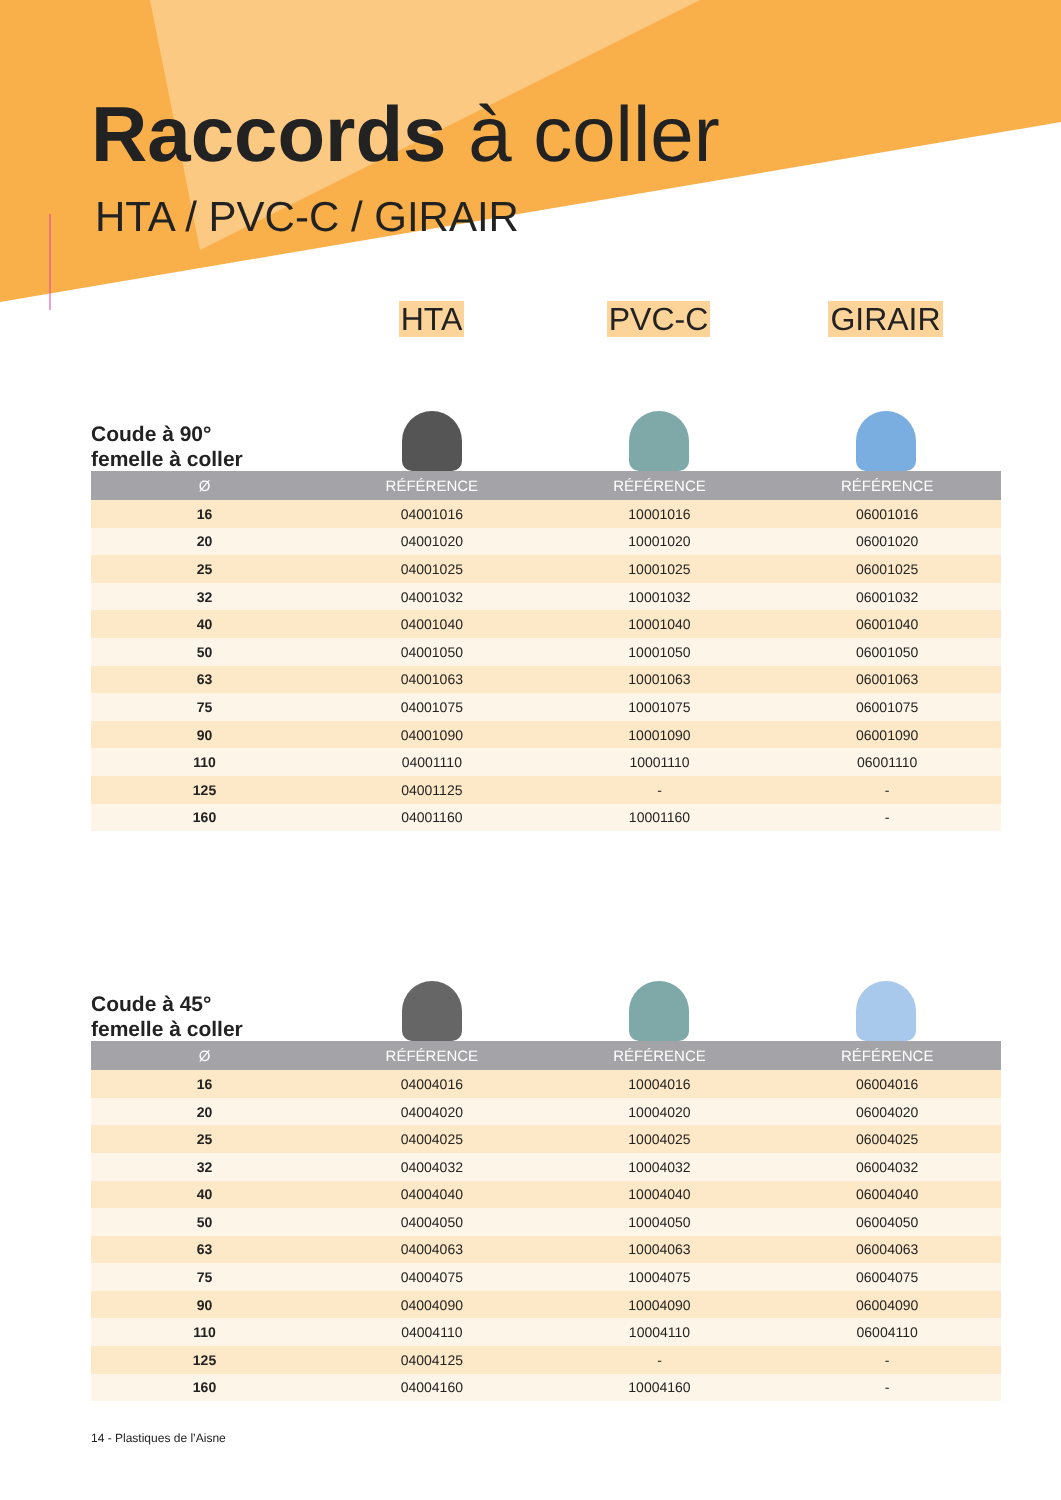Raccords à coller
HTA / PVC-C / GIRAIR
HTA PVC-C GIRAIR
Coude à 90°
femelle à coller
| Ø | RÉFÉRENCE | RÉFÉRENCE | RÉFÉRENCE |
| --- | --- | --- | --- |
| 16 | 04001016 | 10001016 | 06001016 |
| 20 | 04001020 | 10001020 | 06001020 |
| 25 | 04001025 | 10001025 | 06001025 |
| 32 | 04001032 | 10001032 | 06001032 |
| 40 | 04001040 | 10001040 | 06001040 |
| 50 | 04001050 | 10001050 | 06001050 |
| 63 | 04001063 | 10001063 | 06001063 |
| 75 | 04001075 | 10001075 | 06001075 |
| 90 | 04001090 | 10001090 | 06001090 |
| 110 | 04001110 | 10001110 | 06001110 |
| 125 | 04001125 | - | - |
| 160 | 04001160 | 10001160 | - |
Coude à 45°
femelle à coller
| Ø | RÉFÉRENCE | RÉFÉRENCE | RÉFÉRENCE |
| --- | --- | --- | --- |
| 16 | 04004016 | 10004016 | 06004016 |
| 20 | 04004020 | 10004020 | 06004020 |
| 25 | 04004025 | 10004025 | 06004025 |
| 32 | 04004032 | 10004032 | 06004032 |
| 40 | 04004040 | 10004040 | 06004040 |
| 50 | 04004050 | 10004050 | 06004050 |
| 63 | 04004063 | 10004063 | 06004063 |
| 75 | 04004075 | 10004075 | 06004075 |
| 90 | 04004090 | 10004090 | 06004090 |
| 110 | 04004110 | 10004110 | 06004110 |
| 125 | 04004125 | - | - |
| 160 | 04004160 | 10004160 | - |
14 - Plastiques de l’Aisne